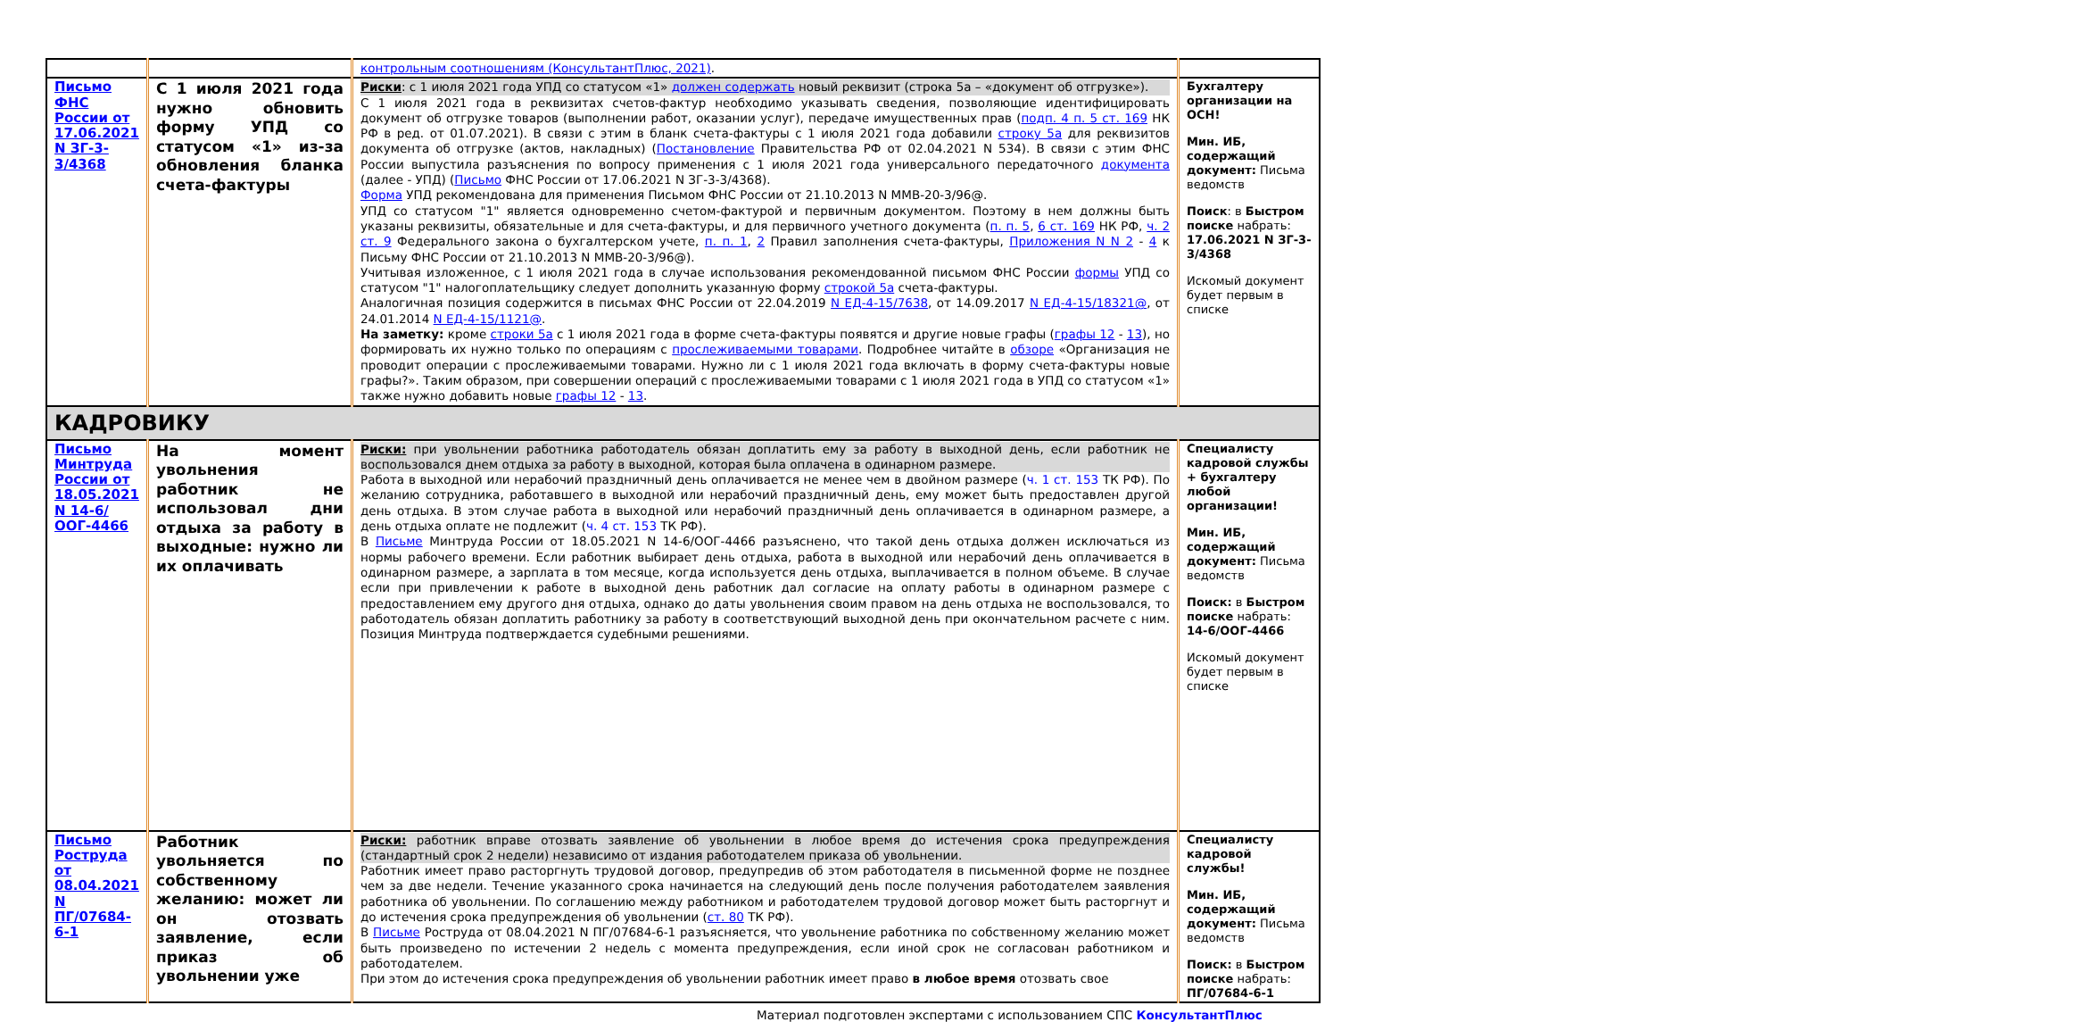| | | контрольным соотношениям (КонсультантПлюс, 2021) . | |
| Письмо ФНС России от 17.06.2021 N ЗГ-3-3/4368 | С 1 июля 2021 года нужно обновить форму УПД со статусом «1» из-за обновления бланка счета-фактуры | Риски : с 1 июля 2021 года УПД со статусом «1» должен содержать новый реквизит (строка 5а – «документ об отгрузке»). С 1 июля 2021 года в реквизитах счетов-фактур необходимо указывать сведения, позволяющие идентифицировать документ об отгрузке товаров (выполнении работ, оказании услуг), передаче имущественных прав ( подп. 4 п. 5 ст. 169 НК РФ в ред. от 01.07.2021). В связи с этим в бланк счета-фактуры с 1 июля 2021 года добавили строку 5а для реквизитов документа об отгрузке (актов, накладных) ( Постановление Правительства РФ от 02.04.2021 N 534). В связи с этим ФНС России выпустила разъяснения по вопросу применения с 1 июля 2021 года универсального передаточного документа (далее - УПД) ( Письмо ФНС России от 17.06.2021 N ЗГ-3-3/4368). Форма УПД рекомендована для применения Письмом ФНС России от 21.10.2013 N ММВ-20-3/96@. УПД со статусом "1" является одновременно счетом-фактурой и первичным документом. Поэтому в нем должны быть указаны реквизиты, обязательные и для счета-фактуры, и для первичного учетного документа ( п. п. 5 , 6 ст. 169 НК РФ, ч. 2 ст. 9 Федерального закона о бухгалтерском учете, п. п. 1 , 2 Правил заполнения счета-фактуры, Приложения N N 2 - 4 к Письму ФНС России от 21.10.2013 N ММВ-20-3/96@). Учитывая изложенное, с 1 июля 2021 года в случае использования рекомендованной письмом ФНС России формы УПД со статусом "1" налогоплательщику следует дополнить указанную форму строкой 5а счета-фактуры. Аналогичная позиция содержится в письмах ФНС России от 22.04.2019 N ЕД-4-15/7638 , от 14.09.2017 N ЕД-4-15/18321@ , от 24.01.2014 N ЕД-4-15/1121@ . На заметку: кроме строки 5а с 1 июля 2021 года в форме счета-фактуры появятся и другие новые графы ( графы 12 - 13 ), но формировать их нужно только по операциям с прослеживаемыми товарами . Подробнее читайте в обзоре «Организация не проводит операции с прослеживаемыми товарами. Нужно ли с 1 июля 2021 года включать в форму счета-фактуры новые графы?». Таким образом, при совершении операций с прослеживаемыми товарами с 1 июля 2021 года в УПД со статусом «1» также нужно добавить новые графы 12 - 13 . | Бухгалтеру организации на ОСН! Мин. ИБ, содержащий документ: Письма ведомств Поиск : в Быстром поиске набрать: 17.06.2021 N ЗГ-3-3/4368 Искомый документ будет первым в списке |
| КАДРОВИКУ | | | |
| Письмо Минтруда России от 18.05.2021 N 14-6/ООГ-4466 | На момент увольнения работник не использовал дни отдыха за работу в выходные: нужно ли их оплачивать | Риски: при увольнении работника работодатель обязан доплатить ему за работу в выходной день, если работник не воспользовался днем отдыха за работу в выходной, которая была оплачена в одинарном размере. Работа в выходной или нерабочий праздничный день оплачивается не менее чем в двойном размере ( ч. 1 ст. 153 ТК РФ). По желанию сотрудника, работавшего в выходной или нерабочий праздничный день, ему может быть предоставлен другой день отдыха. В этом случае работа в выходной или нерабочий праздничный день оплачивается в одинарном размере, а день отдыха оплате не подлежит ( ч. 4 ст. 153 ТК РФ). В Письме Минтруда России от 18.05.2021 N 14-6/ООГ-4466 разъяснено, что такой день отдыха должен исключаться из нормы рабочего времени. Если работник выбирает день отдыха, работа в выходной или нерабочий день оплачивается в одинарном размере, а зарплата в том месяце, когда используется день отдыха, выплачивается в полном объеме. В случае если при привлечении к работе в выходной день работник дал согласие на оплату работы в одинарном размере с предоставлением ему другого дня отдыха, однако до даты увольнения своим правом на день отдыха не воспользовался, то работодатель обязан доплатить работнику за работу в соответствующий выходной день при окончательном расчете с ним. Позиция Минтруда подтверждается судебными решениями. | Специалисту кадровой службы + бухгалтеру любой организации! Мин. ИБ, содержащий документ: Письма ведомств Поиск: в Быстром поиске набрать: 14-6/ООГ-4466 Искомый документ будет первым в списке |
| Письмо Роструда от 08.04.2021 N ПГ/07684-6-1 | Работник увольняется по собственному желанию: может ли он отозвать заявление, если приказ об увольнении уже | Риски: работник вправе отозвать заявление об увольнении в любое время до истечения срока предупреждения (стандартный срок 2 недели) независимо от издания работодателем приказа об увольнении. Работник имеет право расторгнуть трудовой договор, предупредив об этом работодателя в письменной форме не позднее чем за две недели. Течение указанного срока начинается на следующий день после получения работодателем заявления работника об увольнении. По соглашению между работником и работодателем трудовой договор может быть расторгнут и до истечения срока предупреждения об увольнении ( ст. 80 ТК РФ). В Письме Роструда от 08.04.2021 N ПГ/07684-6-1 разъясняется, что увольнение работника по собственному желанию может быть произведено по истечении 2 недель с момента предупреждения, если иной срок не согласован работником и работодателем. При этом до истечения срока предупреждения об увольнении работник имеет право в любое время отозвать свое | Специалисту кадровой службы! Мин. ИБ, содержащий документ: Письма ведомств Поиск: в Быстром поиске набрать: ПГ/07684-6-1 |
Материал подготовлен экспертами с использованием СПС КонсультантПлюс